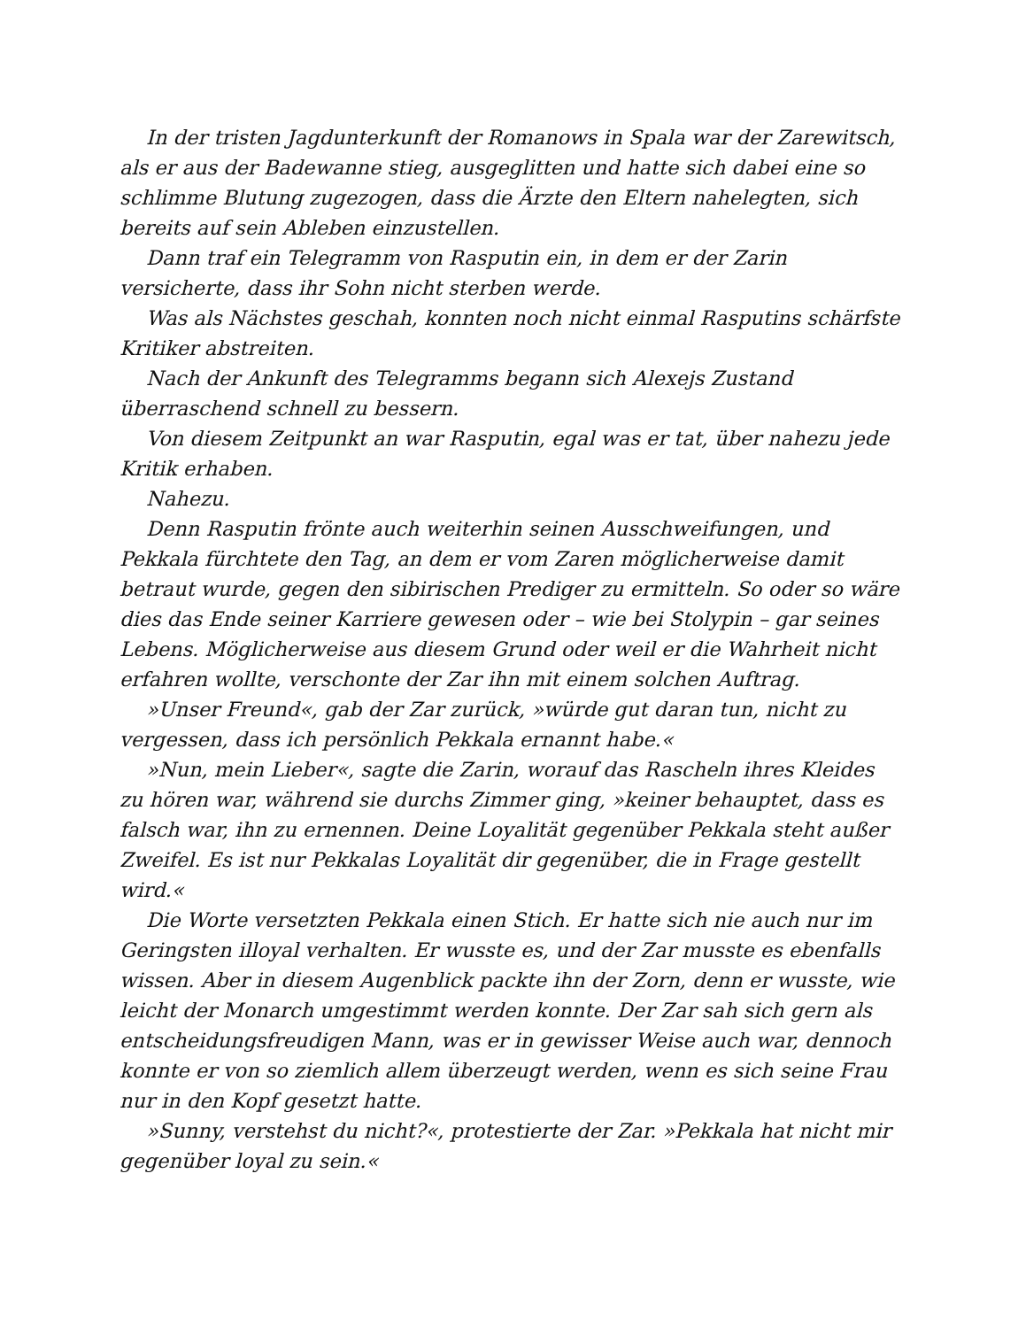In der tristen Jagdunterkunft der Romanows in Spala war der Zarewitsch, als er aus der Badewanne stieg, ausgeglitten und hatte sich dabei eine so schlimme Blutung zugezogen, dass die Ärzte den Eltern nahelegten, sich bereits auf sein Ableben einzustellen.
Dann traf ein Telegramm von Rasputin ein, in dem er der Zarin versicherte, dass ihr Sohn nicht sterben werde.
Was als Nächstes geschah, konnten noch nicht einmal Rasputins schärfste Kritiker abstreiten.
Nach der Ankunft des Telegramms begann sich Alexejs Zustand überraschend schnell zu bessern.
Von diesem Zeitpunkt an war Rasputin, egal was er tat, über nahezu jede Kritik erhaben.
Nahezu.
Denn Rasputin frönte auch weiterhin seinen Ausschweifungen, und Pekkala fürchtete den Tag, an dem er vom Zaren möglicherweise damit betraut wurde, gegen den sibirischen Prediger zu ermitteln. So oder so wäre dies das Ende seiner Karriere gewesen oder – wie bei Stolypin – gar seines Lebens. Möglicherweise aus diesem Grund oder weil er die Wahrheit nicht erfahren wollte, verschonte der Zar ihn mit einem solchen Auftrag.
»Unser Freund«, gab der Zar zurück, »würde gut daran tun, nicht zu vergessen, dass ich persönlich Pekkala ernannt habe.«
»Nun, mein Lieber«, sagte die Zarin, worauf das Rascheln ihres Kleides zu hören war, während sie durchs Zimmer ging, »keiner behauptet, dass es falsch war, ihn zu ernennen. Deine Loyalität gegenüber Pekkala steht außer Zweifel. Es ist nur Pekkalas Loyalität dir gegenüber, die in Frage gestellt wird.«
Die Worte versetzten Pekkala einen Stich. Er hatte sich nie auch nur im Geringsten illoyal verhalten. Er wusste es, und der Zar musste es ebenfalls wissen. Aber in diesem Augenblick packte ihn der Zorn, denn er wusste, wie leicht der Monarch umgestimmt werden konnte. Der Zar sah sich gern als entscheidungsfreudigen Mann, was er in gewisser Weise auch war, dennoch konnte er von so ziemlich allem überzeugt werden, wenn es sich seine Frau nur in den Kopf gesetzt hatte.
»Sunny, verstehst du nicht?«, protestierte der Zar. »Pekkala hat nicht mir gegenüber loyal zu sein.«